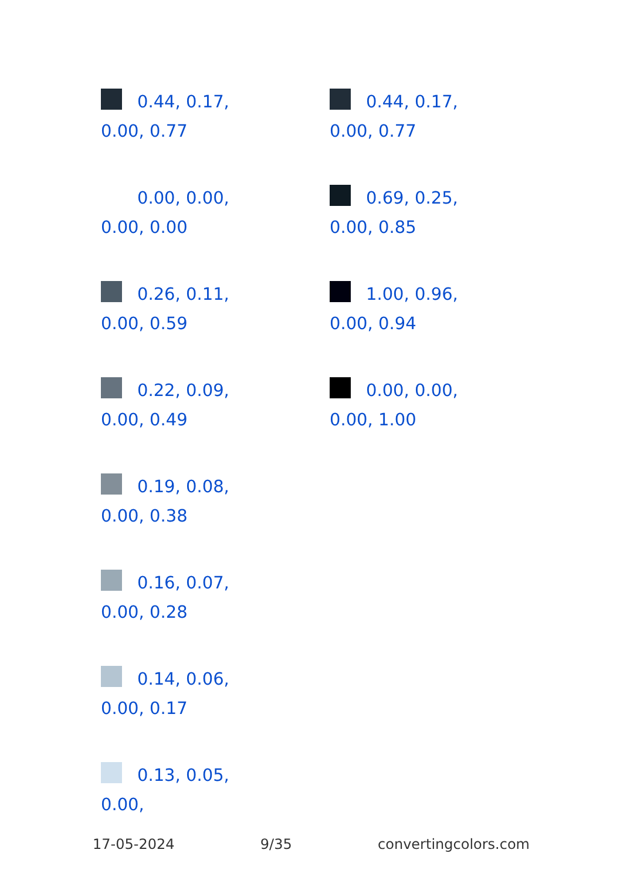0.44, 0.17, 0.00, 0.77
0.00, 0.00, 0.00, 0.00
0.26, 0.11, 0.00, 0.59
0.22, 0.09, 0.00, 0.49
0.19, 0.08, 0.00, 0.38
0.16, 0.07, 0.00, 0.28
0.14, 0.06, 0.00, 0.17
0.13, 0.05, 0.00,
0.44, 0.17, 0.00, 0.77
0.69, 0.25, 0.00, 0.85
1.00, 0.96, 0.00, 0.94
0.00, 0.00, 0.00, 1.00
17-05-2024 9/35 convertingcolors.com